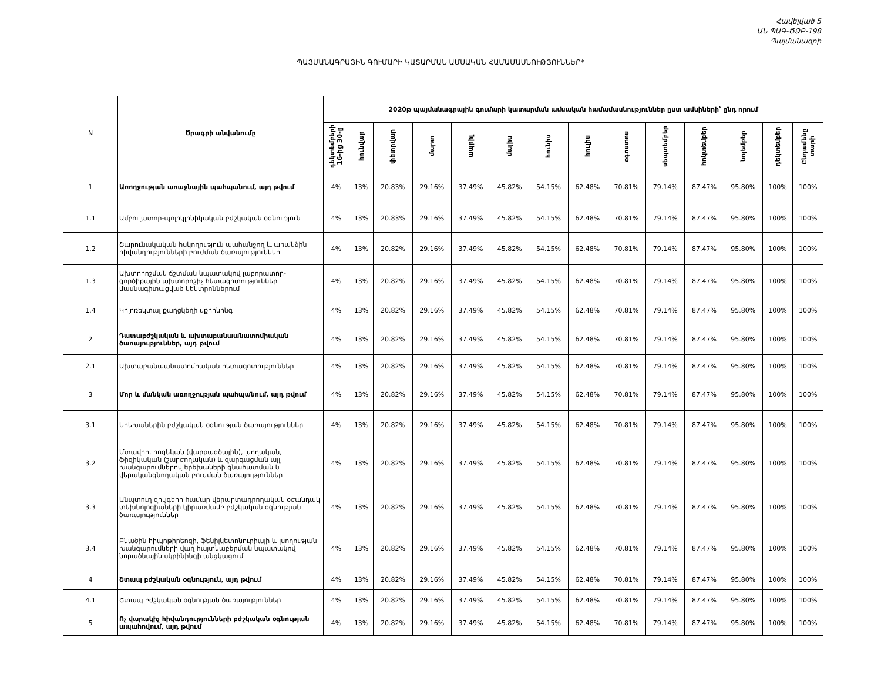Հավելված 5
ԱՆ ՊԱԳ-ԾՁԲ-198
Պայմանագրի
ՊԱՅՄԱՆԱԳՐԱՅԻՆ ԳՈՒՄԱՐԻ ԿԱՏԱՐՄԱՆ ԱՄՍԱԿԱՆ ՀԱՄԱՄԱՍՆՈՒԹՅՈՒՆՆԵՐ*
| N | Ծրագրի անվանումը | 2020թ պայմանագրային գումարի կատարման ամսական համամասնություններ ըստ ամսիների՝ ընդ որում | | | | | | | | | | | | | |
| | | դեկտեմբերի 16-ից 30-ը | հունվար | փետրվար | մարտ | ապրիլ | մայիս | հունիս | հուլիս | օգոստոս | սեպտեմբեր | հոկտեմբեր | նոյեմբեր | դեկտեմբեր | Ընդամենը տարի |
| 1 | Առողջության առաջնային պահպանում, այդ թվում | 4% | 13% | 20.83% | 29.16% | 37.49% | 45.82% | 54.15% | 62.48% | 70.81% | 79.14% | 87.47% | 95.80% | 100% | 100% |
| 1.1 | Ամբուլատոր-պոլիկլինիկական բժշկական օգնություն | 4% | 13% | 20.83% | 29.16% | 37.49% | 45.82% | 54.15% | 62.48% | 70.81% | 79.14% | 87.47% | 95.80% | 100% | 100% |
| 1.2 | Շարունակական հսկողություն պահանջող և առանձին հիվանդությունների բուժման ծառայություններ | 4% | 13% | 20.82% | 29.16% | 37.49% | 45.82% | 54.15% | 62.48% | 70.81% | 79.14% | 87.47% | 95.80% | 100% | 100% |
| 1.3 | Ախտորոշման ճշտման նպատակով լաբորատոր-գործիքային ախտորոշիչ հետազոտություններ մասնագիտացված կենտրոններում | 4% | 13% | 20.82% | 29.16% | 37.49% | 45.82% | 54.15% | 62.48% | 70.81% | 79.14% | 87.47% | 95.80% | 100% | 100% |
| 1.4 | Կոլոռեկտալ քաղցկեղի սքրինինգ | 4% | 13% | 20.82% | 29.16% | 37.49% | 45.82% | 54.15% | 62.48% | 70.81% | 79.14% | 87.47% | 95.80% | 100% | 100% |
| 2 | Դատաբժշկական և ախտաբանաանատոմիական ծառայություններ, այդ թվում | 4% | 13% | 20.82% | 29.16% | 37.49% | 45.82% | 54.15% | 62.48% | 70.81% | 79.14% | 87.47% | 95.80% | 100% | 100% |
| 2.1 | Ախտաբանաանատոմիական հետազոտություններ | 4% | 13% | 20.82% | 29.16% | 37.49% | 45.82% | 54.15% | 62.48% | 70.81% | 79.14% | 87.47% | 95.80% | 100% | 100% |
| 3 | Մոր և մանկան առողջության պահպանում, այդ թվում | 4% | 13% | 20.82% | 29.16% | 37.49% | 45.82% | 54.15% | 62.48% | 70.81% | 79.14% | 87.47% | 95.80% | 100% | 100% |
| 3.1 | Երեխաներին բժշկական օգնության ծառայություններ | 4% | 13% | 20.82% | 29.16% | 37.49% | 45.82% | 54.15% | 62.48% | 70.81% | 79.14% | 87.47% | 95.80% | 100% | 100% |
| 3.2 | Մտավոր, հոգեկան (վարքագծային), լսողական, ֆիզիկական (շարժողական) և զարգացման այլ խանգարումներով երեխաների գնահատման և վերականգնողական բուժման ծառայություններ | 4% | 13% | 20.82% | 29.16% | 37.49% | 45.82% | 54.15% | 62.48% | 70.81% | 79.14% | 87.47% | 95.80% | 100% | 100% |
| 3.3 | Անպտուղ զույգերի համար վերարտադրողական օժանդակ տեխնոլոգիաների կիրառմամբ բժշկական օգնության ծառայություններ | 4% | 13% | 20.82% | 29.16% | 37.49% | 45.82% | 54.15% | 62.48% | 70.81% | 79.14% | 87.47% | 95.80% | 100% | 100% |
| 3.4 | Բնածին հիպոթիրեոզի, ֆենիլկետոնուրիայի և լսողության խանգարումների վաղ հայտնաբերման նպատակով նորածնային սկրինինգի անցկացում | 4% | 13% | 20.82% | 29.16% | 37.49% | 45.82% | 54.15% | 62.48% | 70.81% | 79.14% | 87.47% | 95.80% | 100% | 100% |
| 4 | Շտապ բժշկական օգնություն, այդ թվում | 4% | 13% | 20.82% | 29.16% | 37.49% | 45.82% | 54.15% | 62.48% | 70.81% | 79.14% | 87.47% | 95.80% | 100% | 100% |
| 4.1 | Շտապ բժշկական օգնության ծառայություններ | 4% | 13% | 20.82% | 29.16% | 37.49% | 45.82% | 54.15% | 62.48% | 70.81% | 79.14% | 87.47% | 95.80% | 100% | 100% |
| 5 | Ոչ վարակիչ հիվանդությունների բժշկական օգնության ապահովում, այդ թվում | 4% | 13% | 20.82% | 29.16% | 37.49% | 45.82% | 54.15% | 62.48% | 70.81% | 79.14% | 87.47% | 95.80% | 100% | 100% |